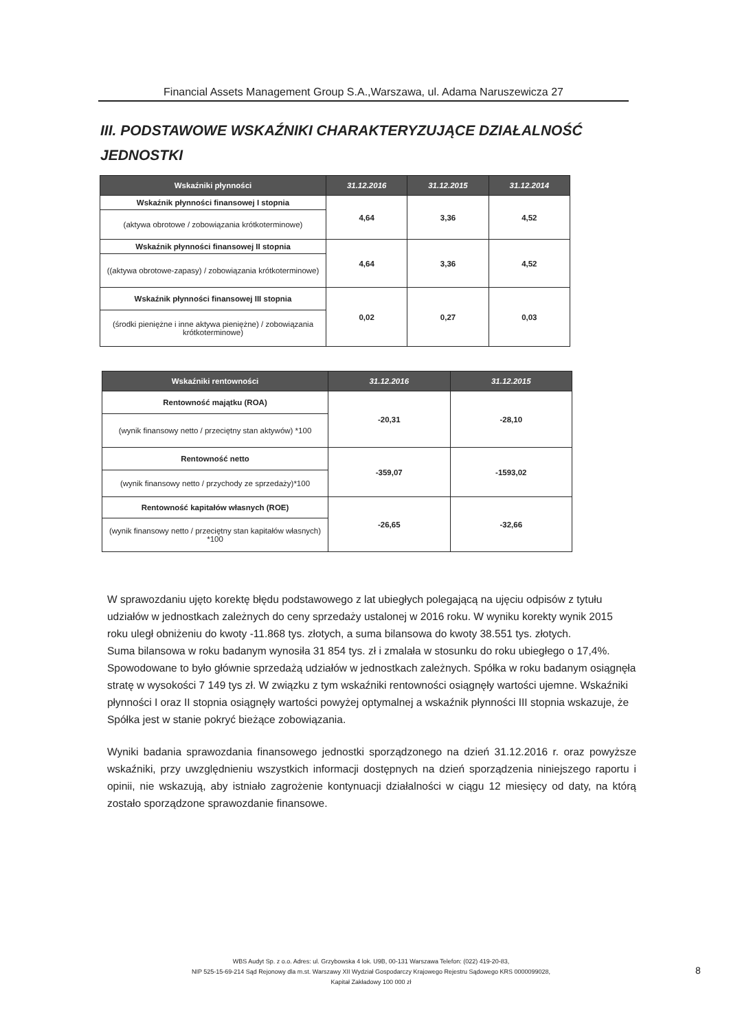Financial Assets Management Group S.A.,Warszawa, ul. Adama Naruszewicza 27
III. PODSTAWOWE WSKAŹNIKI CHARAKTERYZUJĄCE DZIAŁALNOŚĆ
JEDNOSTKI
| Wskaźniki płynności | 31.12.2016 | 31.12.2015 | 31.12.2014 |
| --- | --- | --- | --- |
| Wskaźnik płynności finansowej I stopnia | 4,64 | 3,36 | 4,52 |
| (aktywa obrotowe / zobowiązania krótkoterminowe) | | | |
| Wskaźnik płynności finansowej II stopnia | 4,64 | 3,36 | 4,52 |
| ((aktywa obrotowe-zapasy) / zobowiązania krótkoterminowe) | | | |
| Wskaźnik płynności finansowej III stopnia | 0,02 | 0,27 | 0,03 |
| (środki pieniężne i inne aktywa pieniężne) / zobowiązania krótkoterminowe) | | | |
| Wskaźniki rentowności | 31.12.2016 | 31.12.2015 |
| --- | --- | --- |
| Rentowność majątku (ROA) | -20,31 | -28,10 |
| (wynik finansowy netto / przeciętny stan aktywów) *100 | | |
| Rentowność netto | -359,07 | -1593,02 |
| (wynik finansowy netto / przychody ze sprzedaży)*100 | | |
| Rentowność kapitałów własnych (ROE) | -26,65 | -32,66 |
| (wynik finansowy netto / przeciętny stan kapitałów własnych) *100 | | |
W sprawozdaniu ujęto korektę błędu podstawowego z lat ubiegłych polegającą na ujęciu odpisów z tytułu udziałów w jednostkach zależnych do ceny sprzedaży ustalonej w 2016 roku. W wyniku korekty wynik 2015 roku uległ obniżeniu do kwoty -11.868 tys. złotych, a suma bilansowa do kwoty 38.551 tys. złotych.
Suma bilansowa w roku badanym wynosiła 31 854 tys. zł i zmalała w stosunku do roku ubiegłego o 17,4%. Spowodowane to było głównie sprzedażą udziałów w jednostkach zależnych. Spółka w roku badanym osiągnęła stratę w wysokości 7 149 tys zł. W związku z tym wskaźniki rentowności osiągnęły wartości ujemne. Wskaźniki płynności I oraz II stopnia osiągnęły wartości powyżej optymalnej a wskaźnik płynności III stopnia wskazuje, że Spółka jest w stanie pokryć bieżące zobowiązania.
Wyniki badania sprawozdania finansowego jednostki sporządzonego na dzień 31.12.2016 r. oraz powyższe wskaźniki, przy uwzględnieniu wszystkich informacji dostępnych na dzień sporządzenia niniejszego raportu i opinii, nie wskazują, aby istniało zagrożenie kontynuacji działalności w ciągu 12 miesięcy od daty, na którą zostało sporządzone sprawozdanie finansowe.
WBS Audyt Sp. z o.o. Adres: ul. Grzybowska 4 lok. U9B, 00-131 Warszawa Telefon: (022) 419-20-83,
NIP 525-15-69-214 Sąd Rejonowy dla m.st. Warszawy XII Wydział Gospodarczy Krajowego Rejestru Sądowego KRS 0000099028,
Kapitał Zakładowy 100 000 zł
8